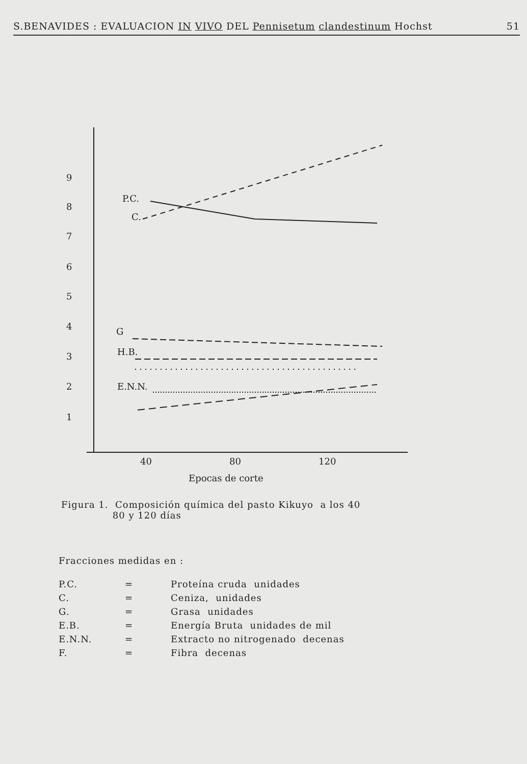S.BENAVIDES : EVALUACION IN VIVO DEL Pennisetum clandestinum Hochst 51
9
8
7
6
5
4
3
2
1
P.C.
C.
G
H.B.
E.N.N.
40
80
120
Epocas de corte
Figura 1. Composición química del pasto Kikuyo a los 40
80 y 120 días
Fracciones medidas en :
| P.C. | = | Proteína cruda unidades |
| C. | = | Ceniza, unidades |
| G. | = | Grasa unidades |
| E.B. | = | Energía Bruta unidades de mil |
| E.N.N. | = | Extracto no nitrogenado decenas |
| F. | = | Fibra decenas |